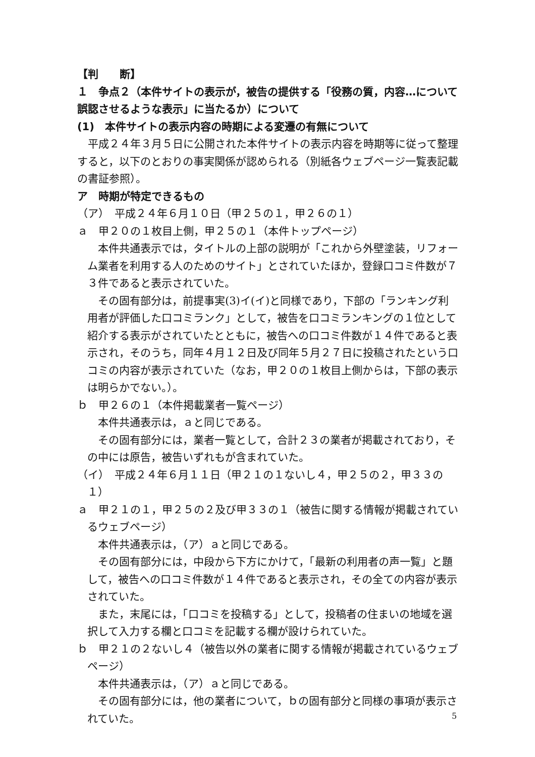【判　　断】
１　争点２（本件サイトの表示が，被告の提供する「役務の質，内容…について誤認させるような表示」に当たるか）について
(1)　本件サイトの表示内容の時期による変遷の有無について
平成２４年３月５日に公開された本件サイトの表示内容を時期等に従って整理すると，以下のとおりの事実関係が認められる（別紙各ウェブページ一覧表記載の書証参照）。
ア　時期が特定できるもの
（ア）　平成２４年６月１０日（甲２５の１，甲２６の１）
ａ　甲２０の１枚目上側，甲２５の１（本件トップページ）
本件共通表示では，タイトルの上部の説明が「これから外壁塗装，リフォーム業者を利用する人のためのサイト」とされていたほか，登録口コミ件数が７３件であると表示されていた。
その固有部分は，前提事実(3)イ(イ)と同様であり，下部の「ランキング利用者が評価した口コミランク」として，被告を口コミランキングの１位として紹介する表示がされていたとともに，被告への口コミ件数が１４件であると表示され，そのうち，同年４月１２日及び同年５月２７日に投稿されたという口コミの内容が表示されていた（なお，甲２０の１枚目上側からは，下部の表示は明らかでない。）。
ｂ　甲２６の１（本件掲載業者一覧ページ）
本件共通表示は，ａと同じである。
その固有部分には，業者一覧として，合計２３の業者が掲載されており，その中には原告，被告いずれもが含まれていた。
（イ）　平成２４年６月１１日（甲２１の１ないし４，甲２５の２，甲３３の１）
ａ　甲２１の１，甲２５の２及び甲３３の１（被告に関する情報が掲載されているウェブページ）
本件共通表示は，（ア）ａと同じである。
その固有部分には，中段から下方にかけて，「最新の利用者の声一覧」と題して，被告への口コミ件数が１４件であると表示され，その全ての内容が表示されていた。
また，末尾には，「口コミを投稿する」として，投稿者の住まいの地域を選択して入力する欄と口コミを記載する欄が設けられていた。
ｂ　甲２１の２ないし４（被告以外の業者に関する情報が掲載されているウェブページ）
本件共通表示は，（ア）ａと同じである。
その固有部分には，他の業者について，ｂの固有部分と同様の事項が表示されていた。
5